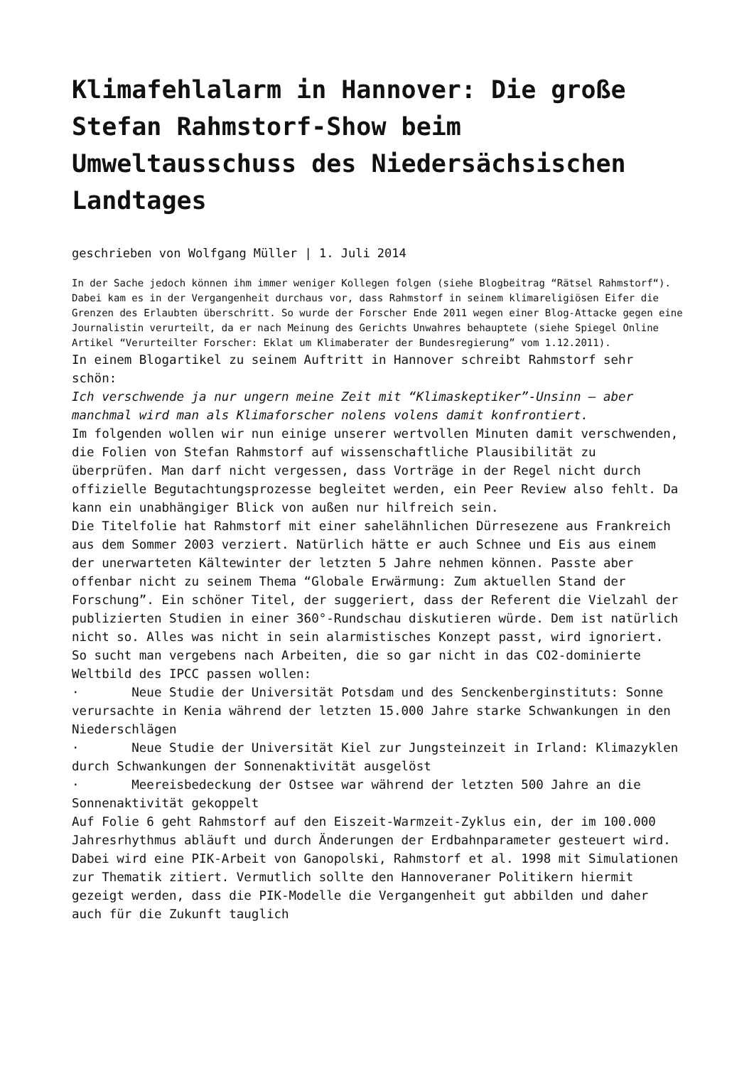Klimafehlalarm in Hannover: Die große Stefan Rahmstorf-Show beim Umweltausschuss des Niedersächsischen Landtages
geschrieben von Wolfgang Müller | 1. Juli 2014
In der Sache jedoch können ihm immer weniger Kollegen folgen (siehe Blogbeitrag “Rätsel Rahmstorf“). Dabei kam es in der Vergangenheit durchaus vor, dass Rahmstorf in seinem klimareligiösen Eifer die Grenzen des Erlaubten überschritt. So wurde der Forscher Ende 2011 wegen einer Blog-Attacke gegen eine Journalistin verurteilt, da er nach Meinung des Gerichts Unwahres behauptete (siehe Spiegel Online Artikel “Verurteilter Forscher: Eklat um Klimaberater der Bundesregierung” vom 1.12.2011).
In einem Blogartikel zu seinem Auftritt in Hannover schreibt Rahmstorf sehr schön:
Ich verschwende ja nur ungern meine Zeit mit “Klimaskeptiker”-Unsinn – aber manchmal wird man als Klimaforscher nolens volens damit konfrontiert.
Im folgenden wollen wir nun einige unserer wertvollen Minuten damit verschwenden, die Folien von Stefan Rahmstorf auf wissenschaftliche Plausibilität zu überprüfen. Man darf nicht vergessen, dass Vorträge in der Regel nicht durch offizielle Begutachtungsprozesse begleitet werden, ein Peer Review also fehlt. Da kann ein unabhängiger Blick von außen nur hilfreich sein.
Die Titelfolie hat Rahmstorf mit einer sahelähnlichen Dürresezene aus Frankreich aus dem Sommer 2003 verziert. Natürlich hätte er auch Schnee und Eis aus einem der unerwarteten Kältewinter der letzten 5 Jahre nehmen können. Passte aber offenbar nicht zu seinem Thema “Globale Erwärmung: Zum aktuellen Stand der Forschung”. Ein schöner Titel, der suggeriert, dass der Referent die Vielzahl der publizierten Studien in einer 360°-Rundschau diskutieren würde. Dem ist natürlich nicht so. Alles was nicht in sein alarmistisches Konzept passt, wird ignoriert. So sucht man vergebens nach Arbeiten, die so gar nicht in das CO2-dominierte Weltbild des IPCC passen wollen:
· Neue Studie der Universität Potsdam und des Senckenberginstituts: Sonne verursachte in Kenia während der letzten 15.000 Jahre starke Schwankungen in den Niederschlägen
· Neue Studie der Universität Kiel zur Jungsteinzeit in Irland: Klimazyklen durch Schwankungen der Sonnenaktivität ausgelöst
· Meereisbedeckung der Ostsee war während der letzten 500 Jahre an die Sonnenaktivität gekoppelt
Auf Folie 6 geht Rahmstorf auf den Eiszeit-Warmzeit-Zyklus ein, der im 100.000 Jahresrhythmus abläuft und durch Änderungen der Erdbahnparameter gesteuert wird. Dabei wird eine PIK-Arbeit von Ganopolski, Rahmstorf et al. 1998 mit Simulationen zur Thematik zitiert. Vermutlich sollte den Hannoveraner Politikern hiermit gezeigt werden, dass die PIK-Modelle die Vergangenheit gut abbilden und daher auch für die Zukunft tauglich